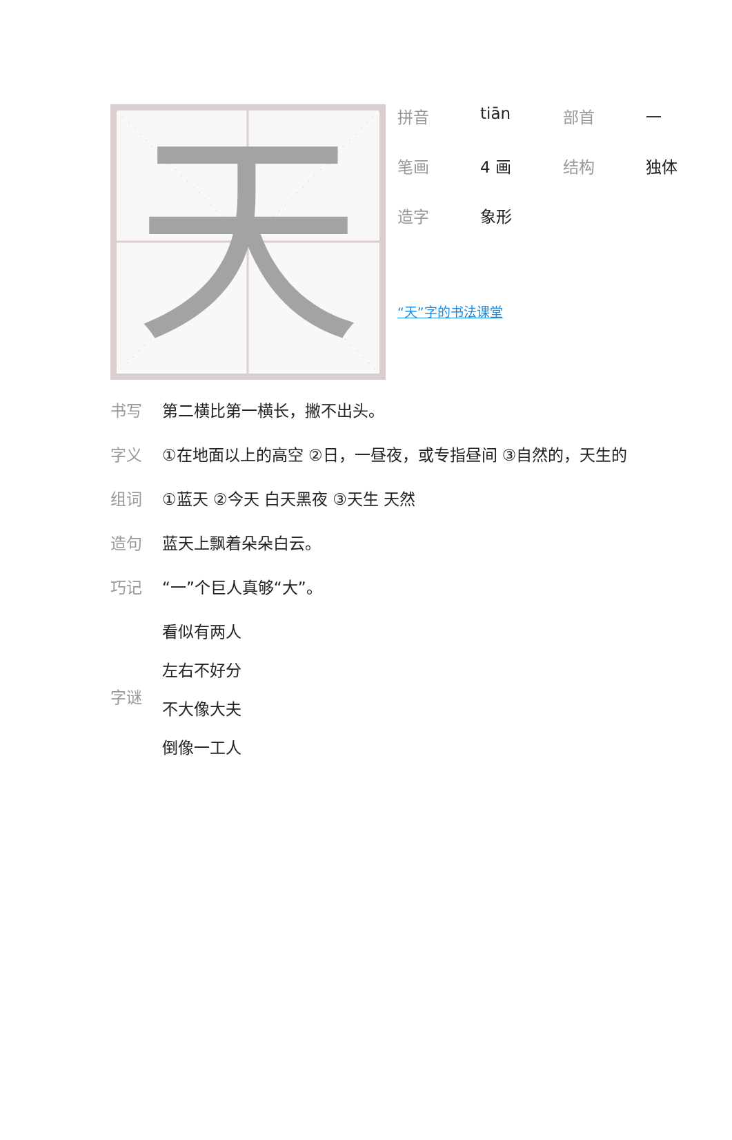天
拼音 tiān 部首 一
笔画 4 画 结构 独体
造字 象形
“天”字的书法课堂
书写 第二横比第一横长，撇不出头。
字义 ①在地面以上的高空 ②日，一昼夜，或专指昼间 ③自然的，天生的
组词 ①蓝天 ②今天 白天黑夜 ③天生 天然
造句 蓝天上飘着朵朵白云。
巧记 “一”个巨人真够“大”。
字谜
看似有两人
左右不好分
不大像大夫
倒像一工人